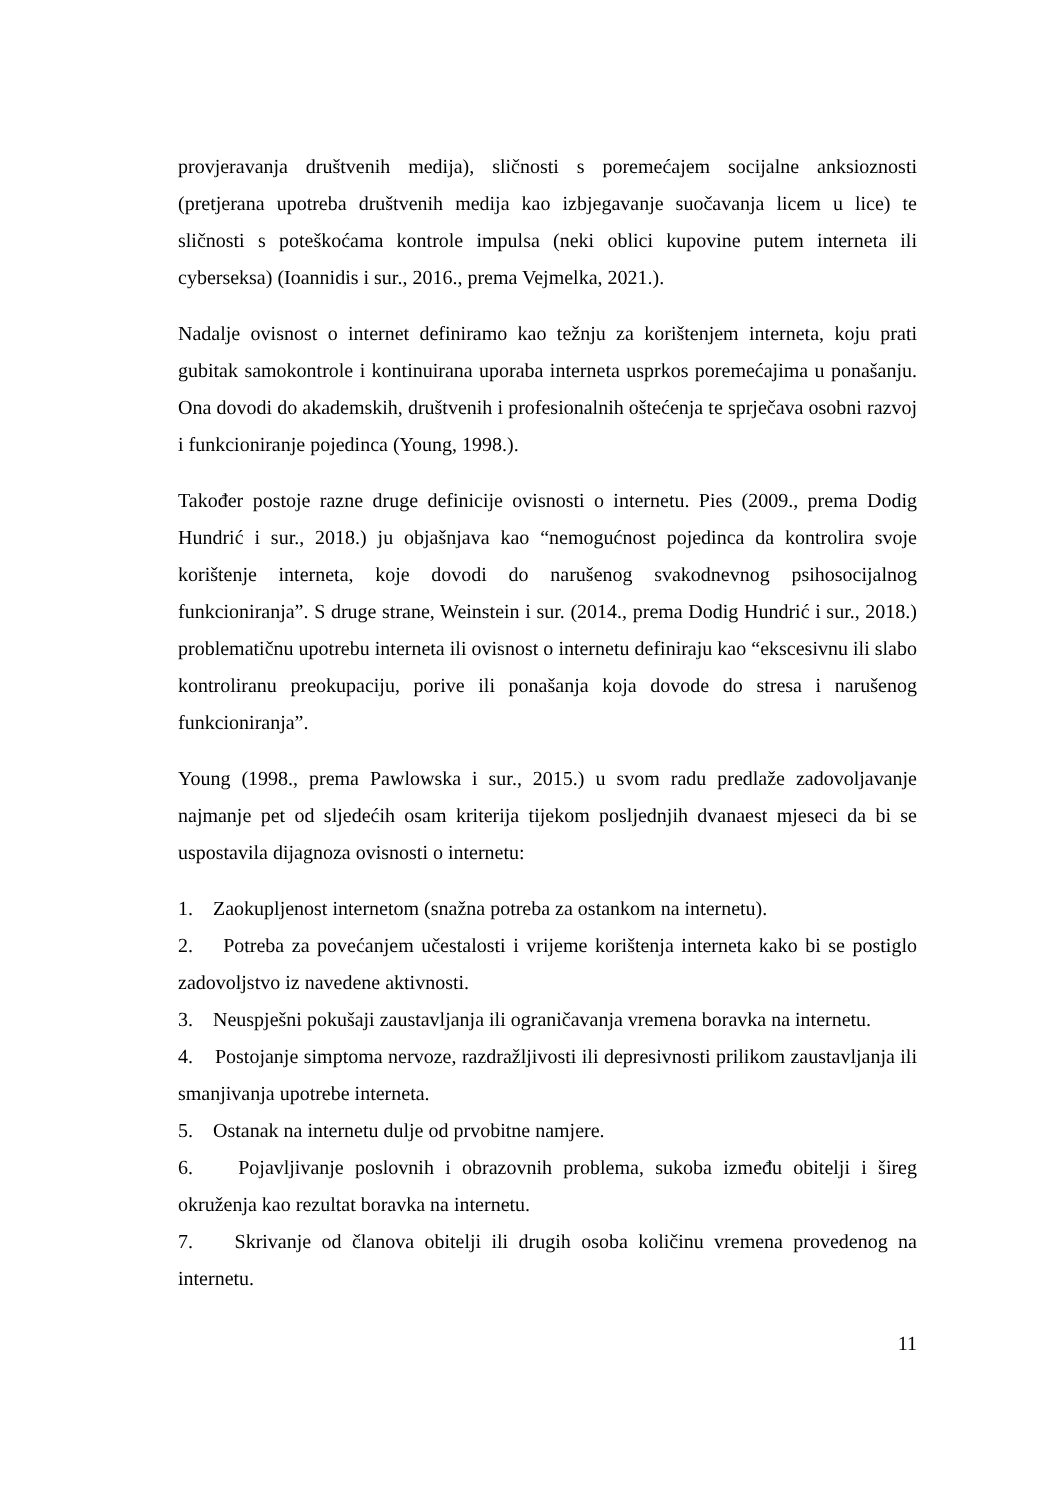provjeravanja društvenih medija), sličnosti s poremećajem socijalne anksioznosti (pretjerana upotreba društvenih medija kao izbjegavanje suočavanja licem u lice) te sličnosti s poteškoćama kontrole impulsa (neki oblici kupovine putem interneta ili cyberseksa) (Ioannidis i sur., 2016., prema Vejmelka, 2021.).
Nadalje ovisnost o internet definiramo kao težnju za korištenjem interneta, koju prati gubitak samokontrole i kontinuirana uporaba interneta usprkos poremećajima u ponašanju. Ona dovodi do akademskih, društvenih i profesionalnih oštećenja te sprječava osobni razvoj i funkcioniranje pojedinca (Young, 1998.).
Također postoje razne druge definicije ovisnosti o internetu. Pies (2009., prema Dodig Hundrić i sur., 2018.) ju objašnjava kao “nemogućnost pojedinca da kontrolira svoje korištenje interneta, koje dovodi do narušenog svakodnevnog psihosocijalnog funkcioniranja”. S druge strane, Weinstein i sur. (2014., prema Dodig Hundrić i sur., 2018.) problematičnu upotrebu interneta ili ovisnost o internetu definiraju kao “ekscesivnu ili slabo kontroliranu preokupaciju, porive ili ponašanja koja dovode do stresa i narušenog funkcioniranja”.
Young (1998., prema Pawlowska i sur., 2015.) u svom radu predlaže zadovoljavanje najmanje pet od sljedećih osam kriterija tijekom posljednjih dvanaest mjeseci da bi se uspostavila dijagnoza ovisnosti o internetu:
1. Zaokupljenost internetom (snažna potreba za ostankom na internetu).
2. Potreba za povećanjem učestalosti i vrijeme korištenja interneta kako bi se postiglo zadovoljstvo iz navedene aktivnosti.
3. Neuspješni pokušaji zaustavljanja ili ograničavanja vremena boravka na internetu.
4. Postojanje simptoma nervoze, razdražljivosti ili depresivnosti prilikom zaustavljanja ili smanjivanja upotrebe interneta.
5. Ostanak na internetu dulje od prvobitne namjere.
6. Pojavljivanje poslovnih i obrazovnih problema, sukoba između obitelji i šireg okruženja kao rezultat boravka na internetu.
7. Skrivanje od članova obitelji ili drugih osoba količinu vremena provedenog na internetu.
11